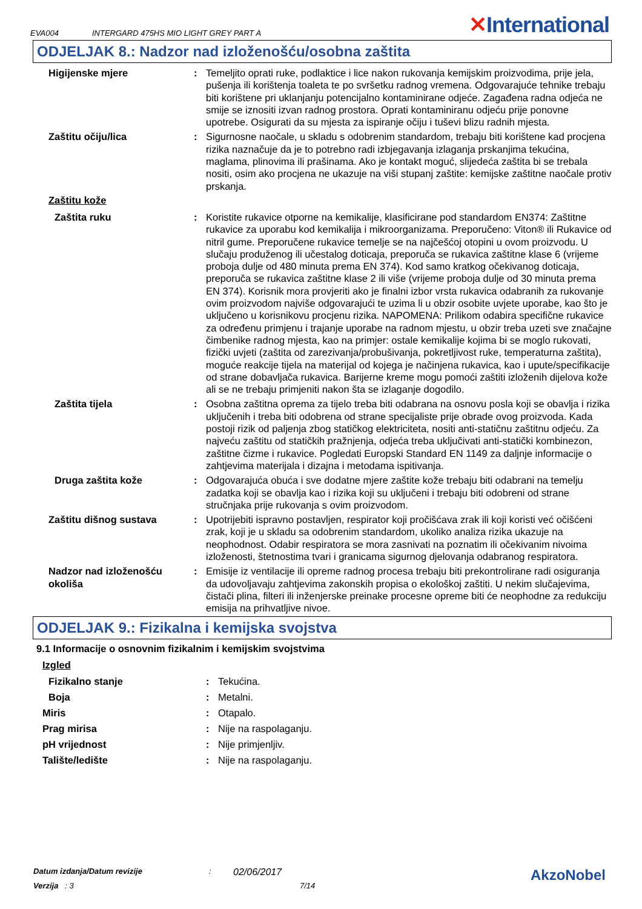EVA004 INTERGARD 475HS MIO LIGHT GREY PART A ✕International
ODJELJAK 8.: Nadzor nad izloženošću/osobna zaštita
Higijenske mjere : Temeljito oprati ruke, podlaktice i lice nakon rukovanja kemijskim proizvodima, prije jela, pušenja ili korištenja toaleta te po svršetku radnog vremena. Odgovarajuće tehnike trebaju biti korištene pri uklanjanju potencijalno kontaminirane odjeće. Zagađena radna odjeća ne smije se iznositi izvan radnog prostora. Oprati kontaminiranu odjeću prije ponovne upotrebe. Osigurati da su mjesta za ispiranje očiju i tuševi blizu radnih mjesta.
Zaštitu očiju/lica : Sigurnosne naočale, u skladu s odobrenim standardom, trebaju biti korištene kad procjena rizika naznačuje da je to potrebno radi izbjegavanja izlaganja prskanjima tekućina, maglama, plinovima ili prašinama. Ako je kontakt moguć, slijedeća zaštita bi se trebala nositi, osim ako procjena ne ukazuje na viši stupanj zaštite: kemijske zaštitne naočale protiv prskanja.
Zaštitu kože
Zaštita ruku : Koristite rukavice otporne na kemikalije, klasificirane pod standardom EN374: Zaštitne rukavice za uporabu kod kemikalija i mikroorganizama. Preporučeno: Viton® ili Rukavice od nitril gume. Preporučene rukavice temelje se na najčešćoj otopini u ovom proizvodu. U slučaju produženog ili učestalog doticaja, preporuča se rukavica zaštitne klase 6 (vrijeme proboja dulje od 480 minuta prema EN 374). Kod samo kratkog očekivanog doticaja, preporuča se rukavica zaštitne klase 2 ili više (vrijeme proboja dulje od 30 minuta prema EN 374). Korisnik mora provjeriti ako je finalni izbor vrsta rukavica odabranih za rukovanje ovim proizvodom najviše odgovarajući te uzima li u obzir osobite uvjete uporabe, kao što je uključeno u korisnikovu procjenu rizika. NAPOMENA: Prilikom odabira specifične rukavice za određenu primjenu i trajanje uporabe na radnom mjestu, u obzir treba uzeti sve značajne čimbenike radnog mjesta, kao na primjer: ostale kemikalije kojima bi se moglo rukovati, fizički uvjeti (zaštita od zarezivanja/probušivanja, pokretljivost ruke, temperaturna zaštita), moguće reakcije tijela na materijal od kojega je načinjena rukavica, kao i upute/specifikacije od strane dobavljača rukavica. Barijerne kreme mogu pomoći zaštiti izloženih dijelova kože ali se ne trebaju primjeniti nakon šta se izlaganje dogodilo.
Zaštita tijela : Osobna zaštitna oprema za tijelo treba biti odabrana na osnovu posla koji se obavlja i rizika uključenih i treba biti odobrena od strane specijaliste prije obrade ovog proizvoda. Kada postoji rizik od paljenja zbog statičkog elektriciteta, nositi anti-statičnu zaštitnu odjeću. Za najveću zaštitu od statičkih pražnjenja, odjeća treba uključivati anti-statički kombinezon, zaštitne čizme i rukavice. Pogledati Europski Standard EN 1149 za daljnje informacije o zahtjevima materijala i dizajna i metodama ispitivanja.
Druga zaštita kože : Odgovarajuća obuća i sve dodatne mjere zaštite kože trebaju biti odabrani na temelju zadatka koji se obavlja kao i rizika koji su uključeni i trebaju biti odobreni od strane stručnjaka prije rukovanja s ovim proizvodom.
Zaštitu dišnog sustava : Upotrijebiti ispravno postavljen, respirator koji pročišćava zrak ili koji koristi već očišćeni zrak, koji je u skladu sa odobrenim standardom, ukoliko analiza rizika ukazuje na neophodnost. Odabir respiratora se mora zasnivati na poznatim ili očekivanim nivoima izloženosti, štetnostima tvari i granicama sigurnog djelovanja odabranog respiratora.
Nadzor nad izloženošću okoliša
: Emisije iz ventilacije ili opreme radnog procesa trebaju biti prekontrolirane radi osiguranja da udovoljavaju zahtjevima zakonskih propisa o ekološkoj zaštiti. U nekim slučajevima, čistači plina, filteri ili inženjerske preinake procesne opreme biti će neophodne za redukciju emisija na prihvatljive nivoe.
ODJELJAK 9.: Fizikalna i kemijska svojstva
9.1 Informacije o osnovnim fizikalnim i kemijskim svojstvima
Izgled
Fizikalno stanje : Tekućina.
Boja : Metalni.
Miris : Otapalo.
Prag mirisa : Nije na raspolaganju.
pH vrijednost : Nije primjenljiv.
Talište/ledište : Nije na raspolaganju.
Datum izdanja/Datum revizije: 02/06/2017
Verzija : 3 7/14
AkzoNobel